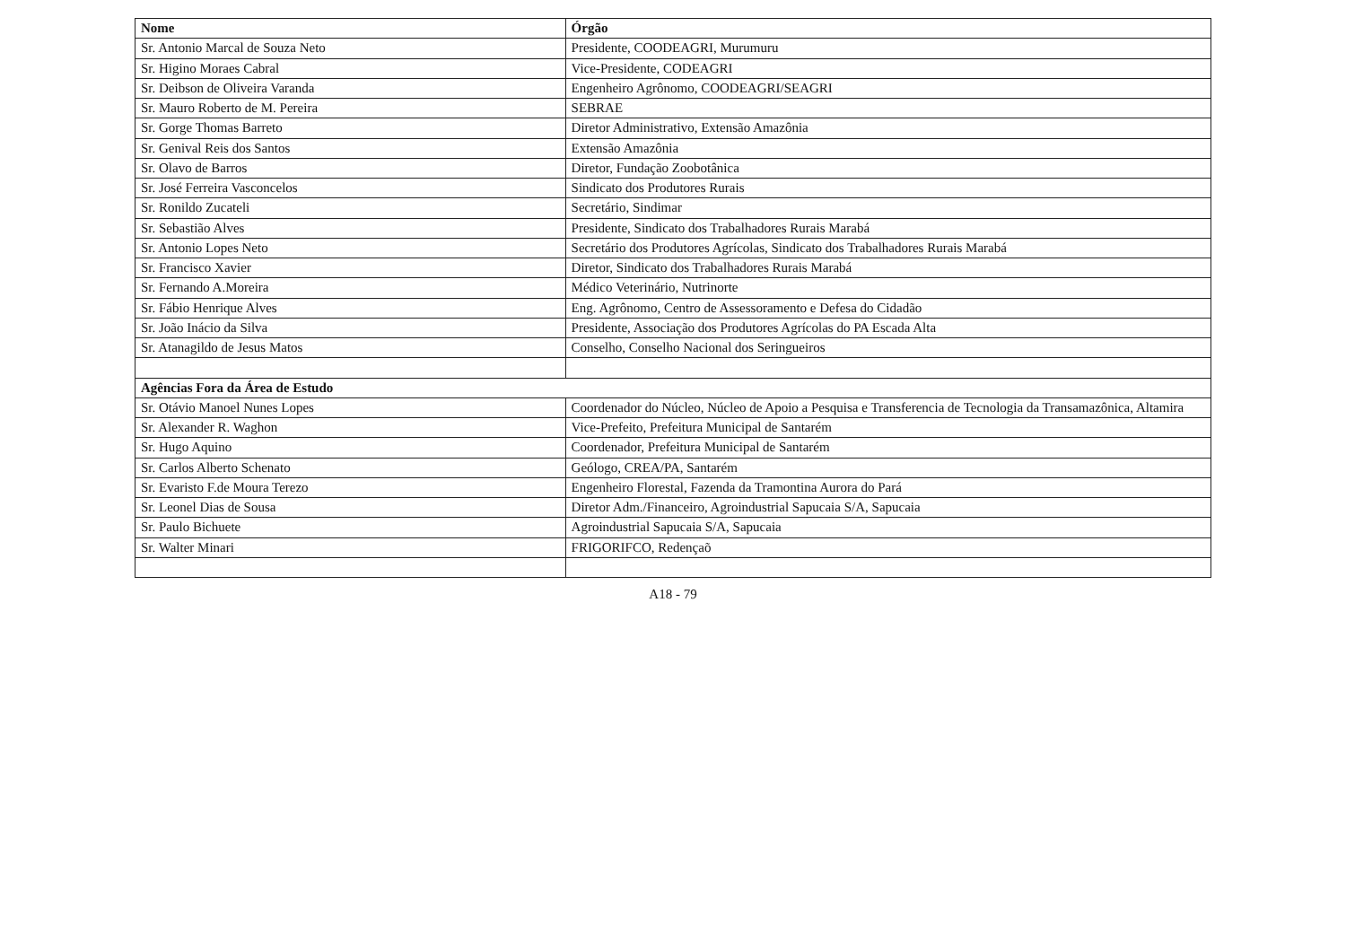| Nome | Órgão |
| --- | --- |
| Sr. Antonio Marcal de Souza Neto | Presidente, COODEAGRI, Murumuru |
| Sr. Higino Moraes Cabral | Vice-Presidente, CODEAGRI |
| Sr. Deibson de Oliveira Varanda | Engenheiro Agrônomo, COODEAGRI/SEAGRI |
| Sr. Mauro Roberto de M. Pereira | SEBRAE |
| Sr. Gorge Thomas Barreto | Diretor Administrativo, Extensão Amazônia |
| Sr. Genival Reis dos Santos | Extensão Amazônia |
| Sr. Olavo de Barros | Diretor, Fundação Zoobotânica |
| Sr. José Ferreira Vasconcelos | Sindicato dos Produtores Rurais |
| Sr. Ronildo Zucateli | Secretário, Sindimar |
| Sr. Sebastião Alves | Presidente, Sindicato dos Trabalhadores Rurais Marabá |
| Sr. Antonio Lopes Neto | Secretário dos Produtores Agrícolas, Sindicato dos Trabalhadores Rurais Marabá |
| Sr. Francisco Xavier | Diretor, Sindicato dos Trabalhadores Rurais Marabá |
| Sr. Fernando A.Moreira | Médico Veterinário, Nutrinorte |
| Sr. Fábio Henrique Alves | Eng. Agrônomo, Centro de Assessoramento e Defesa do Cidadão |
| Sr. João Inácio da Silva | Presidente, Associação dos Produtores Agrícolas do PA Escada Alta |
| Sr. Atanagildo de Jesus Matos | Conselho, Conselho Nacional dos Seringueiros |
| Agências Fora da Área de Estudo | |
| Sr. Otávio Manoel Nunes Lopes | Coordenador do Núcleo, Núcleo de Apoio a Pesquisa e Transferencia de Tecnologia da Transamazônica, Altamira |
| Sr. Alexander R. Waghon | Vice-Prefeito, Prefeitura Municipal de Santarém |
| Sr. Hugo Aquino | Coordenador, Prefeitura Municipal de Santarém |
| Sr. Carlos Alberto Schenato | Geólogo, CREA/PA, Santarém |
| Sr. Evaristo F.de Moura Terezo | Engenheiro Florestal, Fazenda da Tramontina Aurora do Pará |
| Sr. Leonel Dias de Sousa | Diretor Adm./Financeiro, Agroindustrial Sapucaia S/A, Sapucaia |
| Sr. Paulo Bichuete | Agroindustrial Sapucaia S/A, Sapucaia |
| Sr. Walter Minari | FRIGORIFCO, Redençaõ |
A18 - 79